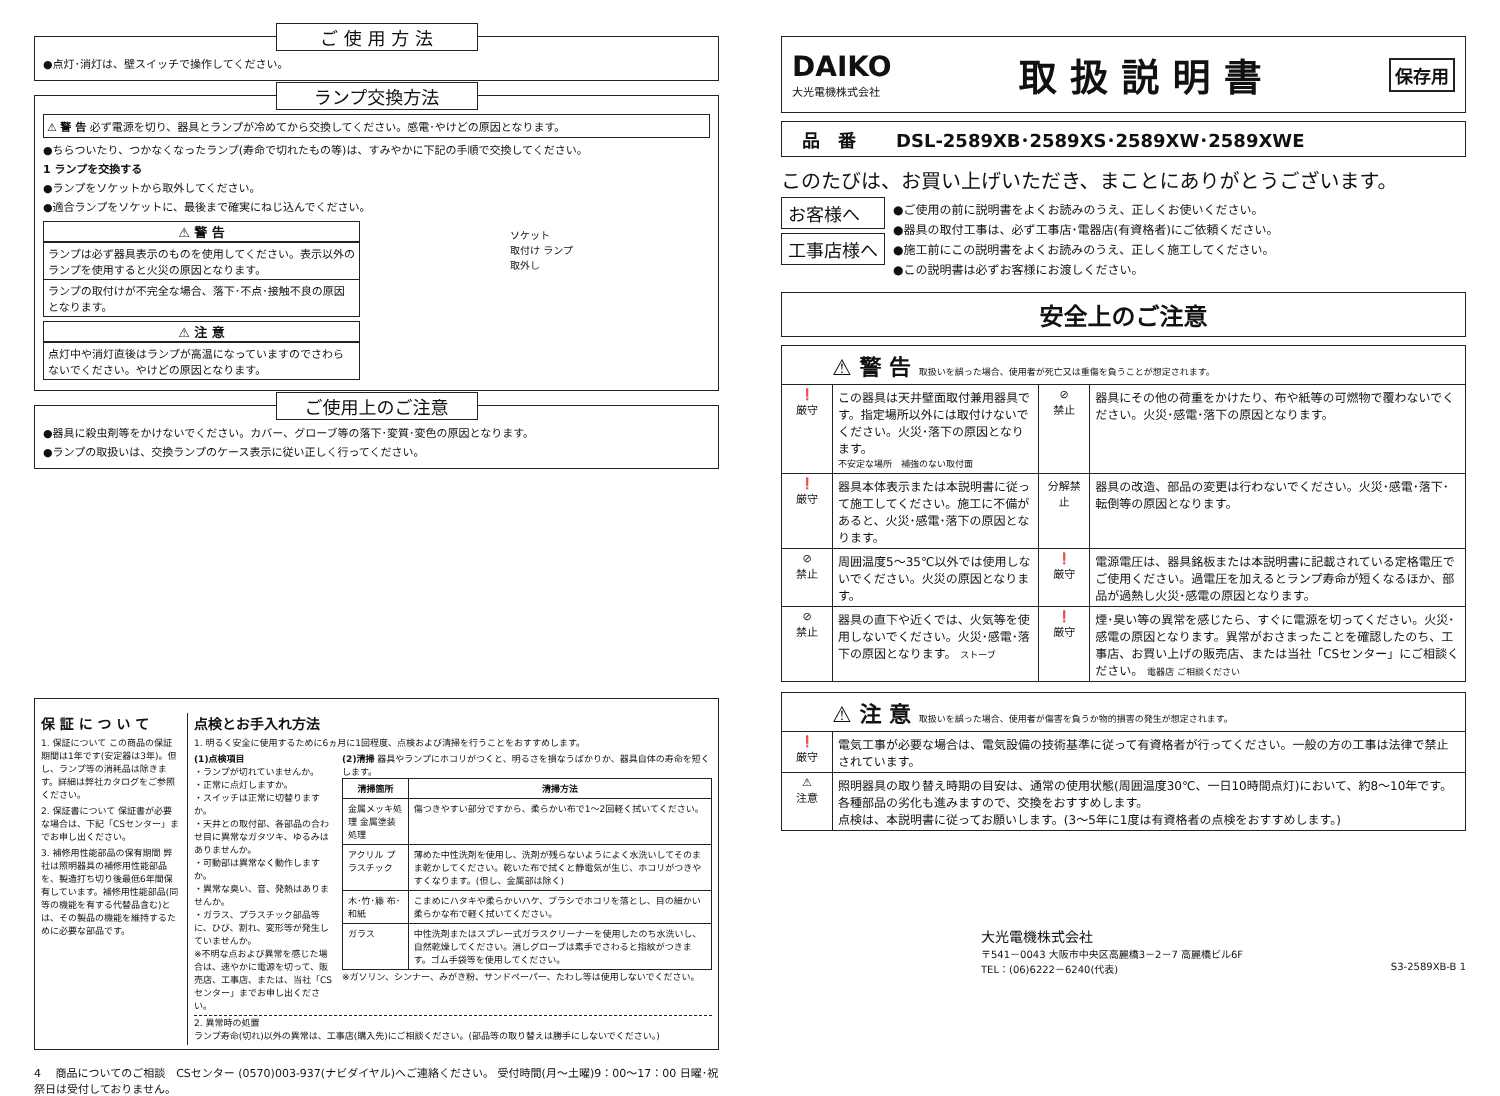ご 使 用 方 法
●点灯･消灯は、壁スイッチで操作してください。
ランプ交換方法
⚠ 警 告 必ず電源を切り、器具とランプが冷めてから交換してください。感電･やけどの原因となります。
●ちらついたり、つかなくなったランプ(寿命で切れたもの等)は、すみやかに下記の手順で交換してください。
1 ランプを交換する
●ランプをソケットから取外してください。
●適合ランプをソケットに、最後まで確実にねじ込んでください。
⚠ 警 告
ランプは必ず器具表示のものを使用してください。表示以外のランプを使用すると火災の原因となります。
ランプの取付けが不完全な場合、落下･不点･接触不良の原因となります。
⚠ 注 意
点灯中や消灯直後はランプが高温になっていますのでさわらないでください。やけどの原因となります。
ソケット
取付け ランプ
取外し
ご使用上のご注意
●器具に殺虫剤等をかけないでください。カバー、グローブ等の落下･変質･変色の原因となります。
●ランプの取扱いは、交換ランプのケース表示に従い正しく行ってください。
保 証 に つ い て
1. 保証について この商品の保証期間は1年です(安定器は3年)。但し、ランプ等の消耗品は除きます。詳細は弊社カタログをご参照ください。
2. 保証書について 保証書が必要な場合は、下記「CSセンター」までお申し出ください。
3. 補修用性能部品の保有期間 弊社は照明器具の補修用性能部品を、製造打ち切り後最低6年間保有しています。補修用性能部品(同等の機能を有する代替品含む)とは、その製品の機能を維持するために必要な部品です。
点検とお手入れ方法
1. 明るく安全に使用するために6ヵ月に1回程度、点検および清掃を行うことをおすすめします。
(1)点検項目
・ランプが切れていませんか。
・正常に点灯しますか。
・スイッチは正常に切替りますか。
・天井との取付部、各部品の合わせ目に異常なガタツキ、ゆるみはありませんか。
・可動部は異常なく動作しますか。
・異常な臭い、音、発熱はありませんか。
・ガラス、プラスチック部品等に、ひび、割れ、変形等が発生していませんか。
※不明な点および異常を感じた場合は、速やかに電源を切って、販売店、工事店、または、当社「CSセンター」までお申し出ください。
(2)清掃 器具やランプにホコリがつくと、明るさを損なうばかりか、器具自体の寿命を短くします。
| 清掃箇所 | 清掃方法 |
| --- | --- |
| 金属メッキ処理 金属塗装処理 | 傷つきやすい部分ですから、柔らかい布で1～2回軽く拭いてください。 |
| アクリル プラスチック | 薄めた中性洗剤を使用し、洗剤が残らないようによく水洗いしてそのまま乾かしてください。乾いた布で拭くと静電気が生じ、ホコリがつきやすくなります。(但し、金属部は除く) |
| 木･竹･籐 布･和紙 | こまめにハタキや柔らかいハケ、ブラシでホコリを落とし、目の細かい柔らかな布で軽く拭いてください。 |
| ガラス | 中性洗剤またはスプレー式ガラスクリーナーを使用したのち水洗いし、自然乾燥してください。消しグローブは素手でさわると指紋がつきます。ゴム手袋等を使用してください。 |
※ガソリン、シンナー、みがき粉、サンドペーパー、たわし等は使用しないでください。
2. 異常時の処置
ランプ寿命(切れ)以外の異常は、工事店(購入先)にご相談ください。(部品等の取り替えは勝手にしないでください。)
4 　商品についてのご相談　CSセンター (0570)003-937(ナビダイヤル)へご連絡ください。 受付時間(月～土曜)9：00～17：00 日曜･祝祭日は受付しておりません。
DAIKO
大光電機株式会社
取 扱 説 明 書
保存用
品　番 DSL-2589XB･2589XS･2589XW･2589XWE
このたびは、お買い上げいただき、まことにありがとうございます。
お客様へ
工事店様へ
●ご使用の前に説明書をよくお読みのうえ、正しくお使いください。
●器具の取付工事は、必ず工事店･電器店(有資格者)にご依頼ください。
●施工前にこの説明書をよくお読みのうえ、正しく施工してください。
●この説明書は必ずお客様にお渡しください。
安全上のご注意
| ⚠ 警 告 取扱いを誤った場合、使用者が死亡又は重傷を負うことが想定されます。 | | | |
| ❗ 厳守 | この器具は天井壁面取付兼用器具です。指定場所以外には取付けないでください。火災･落下の原因となります。 不安定な場所 補強のない取付面 | ⊘ 禁止 | 器具にその他の荷重をかけたり、布や紙等の可燃物で覆わないでください。火災･感電･落下の原因となります。 |
| ❗ 厳守 | 器具本体表示または本説明書に従って施工してください。施工に不備があると、火災･感電･落下の原因となります。 | 分解禁止 | 器具の改造、部品の変更は行わないでください。火災･感電･落下･転倒等の原因となります。 |
| ⊘ 禁止 | 周囲温度5～35℃以外では使用しないでください。火災の原因となります。 | ❗ 厳守 | 電源電圧は、器具銘板または本説明書に記載されている定格電圧でご使用ください。過電圧を加えるとランプ寿命が短くなるほか、部品が過熱し火災･感電の原因となります。 |
| ⊘ 禁止 | 器具の直下や近くでは、火気等を使用しないでください。火災･感電･落下の原因となります。 ストーブ | ❗ 厳守 | 煙･臭い等の異常を感じたら、すぐに電源を切ってください。火災･感電の原因となります。異常がおさまったことを確認したのち、工事店、お買い上げの販売店、または当社「CSセンター」にご相談ください。 電器店 ご相談ください |
| ⚠ 注 意 取扱いを誤った場合、使用者が傷害を負うか物的損害の発生が想定されます。 | |
| ❗ 厳守 | 電気工事が必要な場合は、電気設備の技術基準に従って有資格者が行ってください。一般の方の工事は法律で禁止されています。 |
| ⚠ 注意 | 照明器具の取り替え時期の目安は、通常の使用状態(周囲温度30℃、一日10時間点灯)において、約8～10年です。各種部品の劣化も進みますので、交換をおすすめします。 点検は、本説明書に従ってお願いします。(3～5年に1度は有資格者の点検をおすすめします。) |
大光電機株式会社
〒541－0043 大阪市中央区高麗橋3－2－7 高麗橋ビル6F
TEL：(06)6222－6240(代表) S3-2589XB-B 1